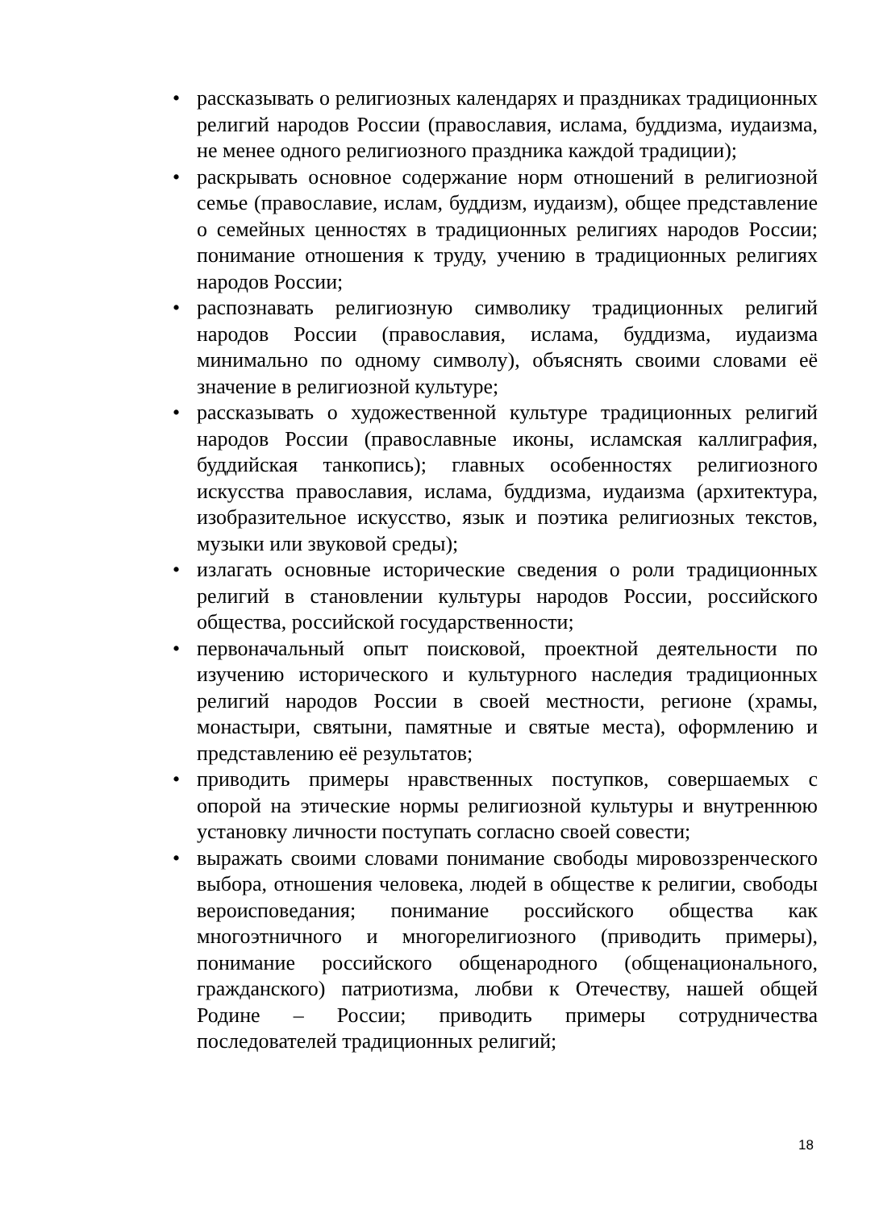• рассказывать о религиозных календарях и праздниках традиционных религий народов России (православия, ислама, буддизма, иудаизма, не менее одного религиозного праздника каждой традиции);
• раскрывать основное содержание норм отношений в религиозной семье (православие, ислам, буддизм, иудаизм), общее представление о семейных ценностях в традиционных религиях народов России; понимание отношения к труду, учению в традиционных религиях народов России;
• распознавать религиозную символику традиционных религий народов России (православия, ислама, буддизма, иудаизма минимально по одному символу), объяснять своими словами её значение в религиозной культуре;
• рассказывать о художественной культуре традиционных религий народов России (православные иконы, исламская каллиграфия, буддийская танкопись); главных особенностях религиозного искусства православия, ислама, буддизма, иудаизма (архитектура, изобразительное искусство, язык и поэтика религиозных текстов, музыки или звуковой среды);
• излагать основные исторические сведения о роли традиционных религий в становлении культуры народов России, российского общества, российской государственности;
• первоначальный опыт поисковой, проектной деятельности по изучению исторического и культурного наследия традиционных религий народов России в своей местности, регионе (храмы, монастыри, святыни, памятные и святые места), оформлению и представлению её результатов;
• приводить примеры нравственных поступков, совершаемых с опорой на этические нормы религиозной культуры и внутреннюю установку личности поступать согласно своей совести;
• выражать своими словами понимание свободы мировоззренческого выбора, отношения человека, людей в обществе к религии, свободы вероисповедания; понимание российского общества как многоэтничного и многорелигиозного (приводить примеры), понимание российского общенародного (общенационального, гражданского) патриотизма, любви к Отечеству, нашей общей Родине – России; приводить примеры сотрудничества последователей традиционных религий;
18